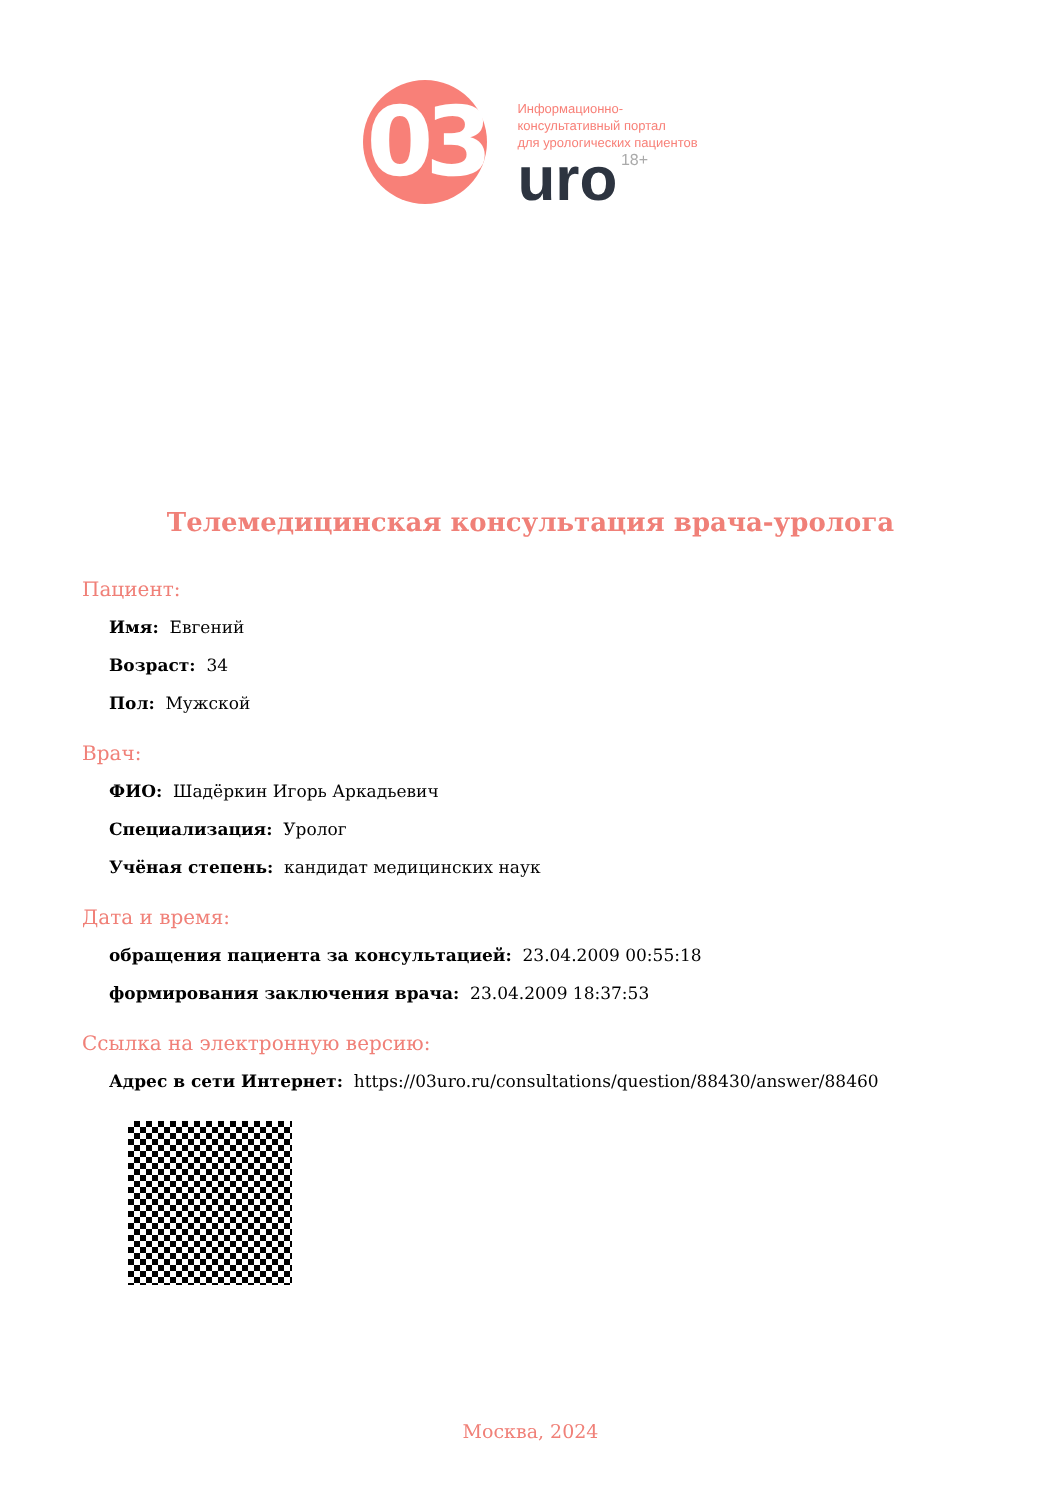03
Информационно-
консультативный портал
для урологических пациентов
uro 18+
Телемедицинская консультация врача-уролога
Пациент:
Имя: Евгений
Возраст: 34
Пол: Мужской
Врач:
ФИО: Шадёркин Игорь Аркадьевич
Специализация: Уролог
Учёная степень: кандидат медицинских наук
Дата и время:
обращения пациента за консультацией: 23.04.2009 00:55:18
формирования заключения врача: 23.04.2009 18:37:53
Ссылка на электронную версию:
Адрес в сети Интернет: https://03uro.ru/consultations/question/88430/answer/88460
Москва, 2024